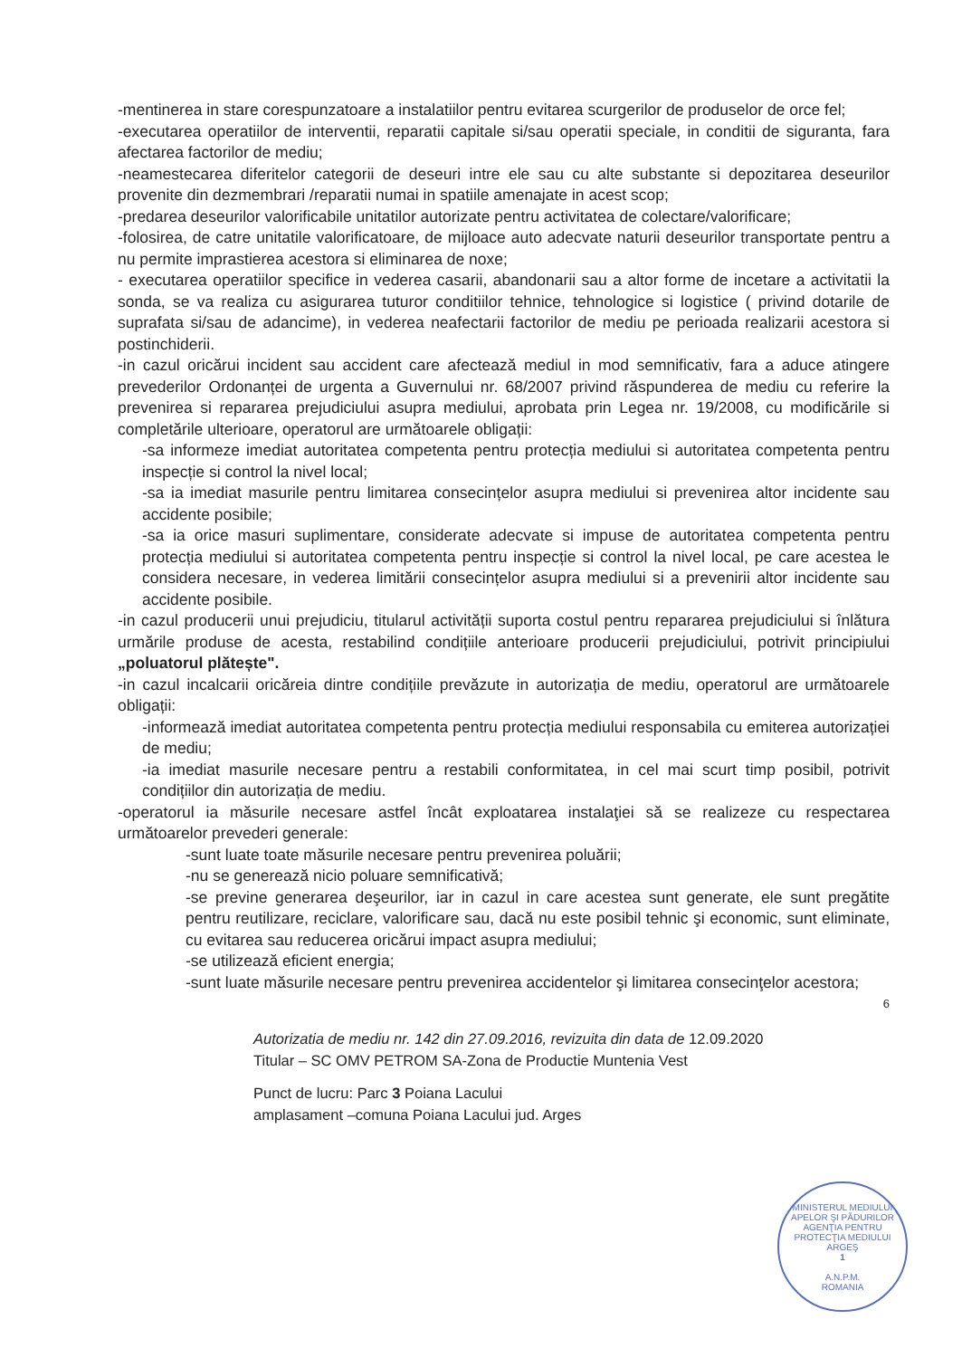-mentinerea in stare corespunzatoare a instalatiilor pentru evitarea scurgerilor de produselor de orce fel;
-executarea operatiilor de interventii, reparatii capitale si/sau operatii speciale, in conditii de siguranta, fara afectarea factorilor de mediu;
-neamestecarea diferitelor categorii de deseuri intre ele sau cu alte substante si depozitarea deseurilor provenite din dezmembrari /reparatii numai in spatiile amenajate in acest scop;
-predarea deseurilor valorificabile unitatilor autorizate pentru activitatea de colectare/valorificare;
-folosirea, de catre unitatile valorificatoare, de mijloace auto adecvate naturii deseurilor transportate pentru a nu permite imprastierea acestora si eliminarea de noxe;
- executarea operatiilor specifice in vederea casarii, abandonarii sau a altor forme de incetare a activitatii la sonda, se va realiza cu asigurarea tuturor conditiilor tehnice, tehnologice si logistice ( privind dotarile de suprafata si/sau de adancime), in vederea neafectarii factorilor de mediu pe perioada realizarii acestora si postinchiderii.
-in cazul oricărui incident sau accident care afectează mediul in mod semnificativ, fara a aduce atingere prevederilor Ordonanței de urgenta a Guvernului nr. 68/2007 privind răspunderea de mediu cu referire la prevenirea si repararea prejudiciului asupra mediului, aprobata prin Legea nr. 19/2008, cu modificările si completările ulterioare, operatorul are următoarele obligații:
-sa informeze imediat autoritatea competenta pentru protecția mediului si autoritatea competenta pentru inspecție si control la nivel local;
-sa ia imediat masurile pentru limitarea consecințelor asupra mediului si prevenirea altor incidente sau accidente posibile;
-sa ia orice masuri suplimentare, considerate adecvate si impuse de autoritatea competenta pentru protecția mediului si autoritatea competenta pentru inspecție si control la nivel local, pe care acestea le considera necesare, in vederea limitării consecințelor asupra mediului si a prevenirii altor incidente sau accidente posibile.
-in cazul producerii unui prejudiciu, titularul activității suporta costul pentru repararea prejudiciului si înlătura urmările produse de acesta, restabilind condițiile anterioare producerii prejudiciului, potrivit principiului „poluatorul plătește".
-in cazul incalcarii oricăreia dintre condițiile prevăzute in autorizația de mediu, operatorul are următoarele obligații:
-informează imediat autoritatea competenta pentru protecția mediului responsabila cu emiterea autorizației de mediu;
-ia imediat masurile necesare pentru a restabili conformitatea, in cel mai scurt timp posibil, potrivit condițiilor din autorizația de mediu.
-operatorul ia măsurile necesare astfel încât exploatarea instalaţiei să se realizeze cu respectarea următoarelor prevederi generale:
-sunt luate toate măsurile necesare pentru prevenirea poluării;
-nu se generează nicio poluare semnificativă;
-se previne generarea deşeurilor, iar in cazul in care acestea sunt generate, ele sunt pregătite pentru reutilizare, reciclare, valorificare sau, dacă nu este posibil tehnic şi economic, sunt eliminate, cu evitarea sau reducerea oricărui impact asupra mediului;
-se utilizează eficient energia;
-sunt luate măsurile necesare pentru prevenirea accidentelor şi limitarea consecinţelor acestora;
6
Autorizatia de mediu nr. 142 din 27.09.2016, revizuita din data de 12.09.2020
Titular – SC OMV PETROM SA-Zona de Productie Muntenia Vest
Punct de lucru: Parc 3 Poiana Lacului
amplasament –comuna Poiana Lacului jud. Arges
MINISTERUL MEDIULUI APELOR ŞI PĂDURILOR
AGENŢIA PENTRU PROTECŢIA MEDIULUI ARGEŞ
1
A.N.P.M.
ROMANIA